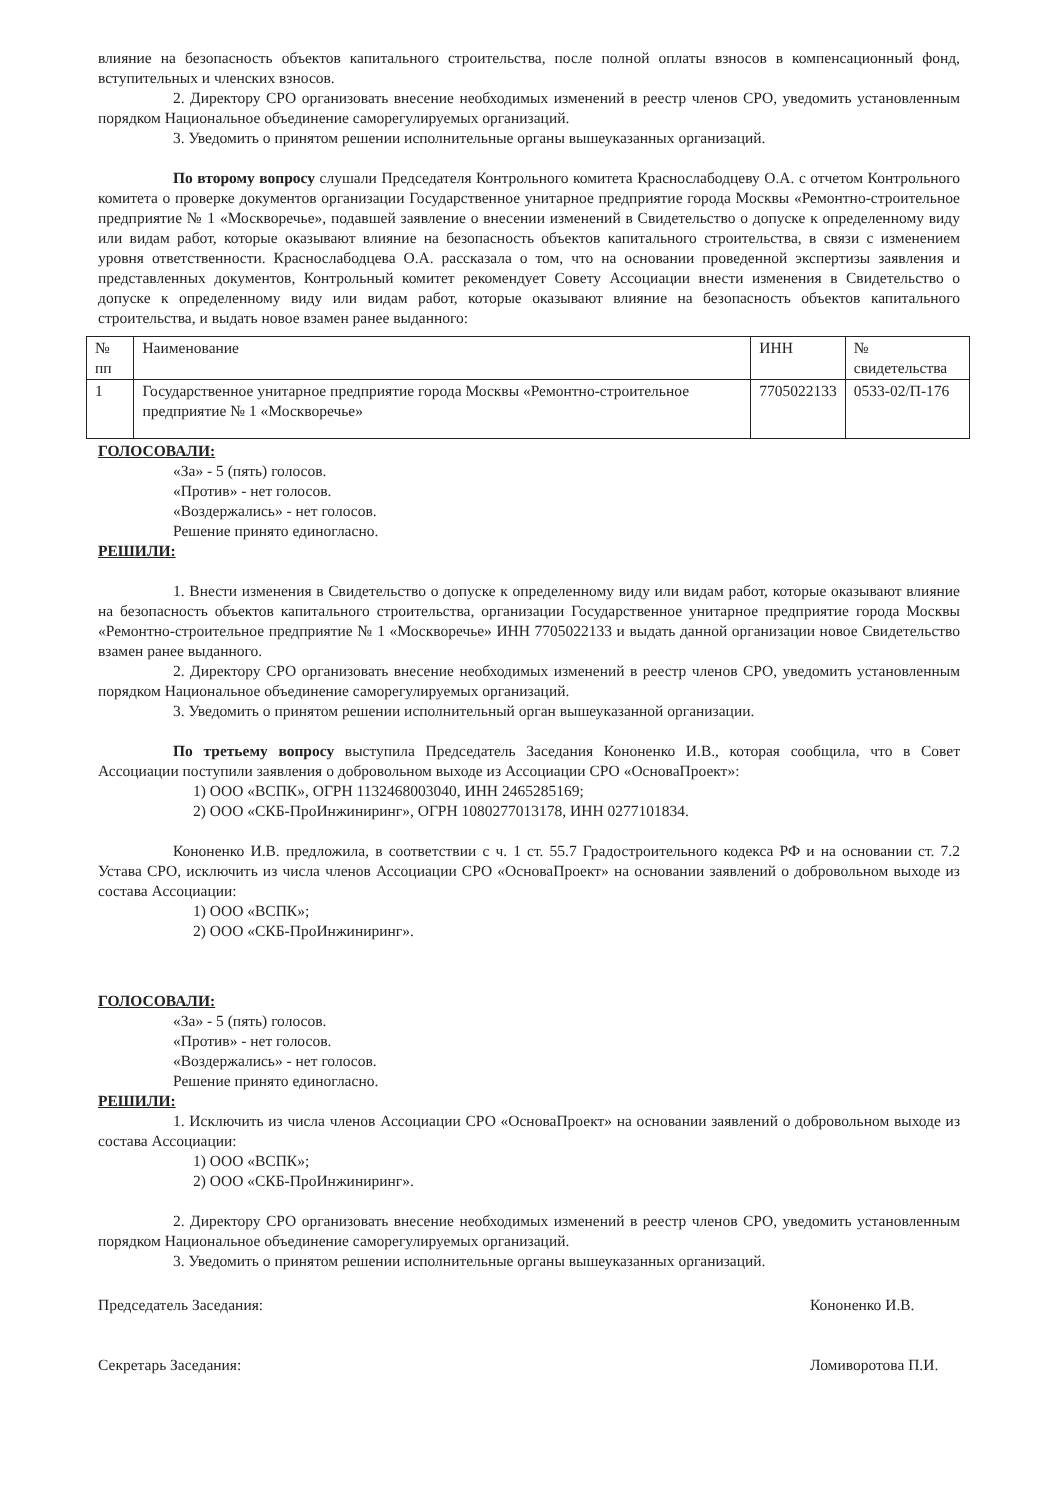влияние на безопасность объектов капитального строительства, после полной оплаты взносов в компенсационный фонд, вступительных и членских взносов.
2. Директору СРО организовать внесение необходимых изменений в реестр членов СРО, уведомить установленным порядком Национальное объединение саморегулируемых организаций.
3. Уведомить о принятом решении исполнительные органы вышеуказанных организаций.
По второму вопросу слушали Председателя Контрольного комитета Краснослабодцеву О.А. с отчетом Контрольного комитета о проверке документов организации Государственное унитарное предприятие города Москвы «Ремонтно-строительное предприятие № 1 «Москворечье», подавшей заявление о внесении изменений в Свидетельство о допуске к определенному виду или видам работ, которые оказывают влияние на безопасность объектов капитального строительства, в связи с изменением уровня ответственности. Краснослабодцева О.А. рассказала о том, что на основании проведенной экспертизы заявления и представленных документов, Контрольный комитет рекомендует Совету Ассоциации внести изменения в Свидетельство о допуске к определенному виду или видам работ, которые оказывают влияние на безопасность объектов капитального строительства, и выдать новое взамен ранее выданного:
| № пп | Наименование | ИНН | № свидетельства |
| --- | --- | --- | --- |
| 1 | Государственное унитарное предприятие города Москвы «Ремонтно-строительное предприятие № 1 «Москворечье» | 7705022133 | 0533-02/П-176 |
ГОЛОСОВАЛИ:
«За» - 5 (пять) голосов.
«Против» - нет голосов.
«Воздержались» - нет голосов.
Решение принято единогласно.
РЕШИЛИ:
1. Внести изменения в Свидетельство о допуске к определенному виду или видам работ, которые оказывают влияние на безопасность объектов капитального строительства, организации Государственное унитарное предприятие города Москвы «Ремонтно-строительное предприятие № 1 «Москворечье» ИНН 7705022133 и выдать данной организации новое Свидетельство взамен ранее выданного.
2. Директору СРО организовать внесение необходимых изменений в реестр членов СРО, уведомить установленным порядком Национальное объединение саморегулируемых организаций.
3. Уведомить о принятом решении исполнительный орган вышеуказанной организации.
По третьему вопросу выступила Председатель Заседания Кононенко И.В., которая сообщила, что в Совет Ассоциации поступили заявления о добровольном выходе из Ассоциации СРО «ОсноваПроект»:
1) ООО «ВСПК», ОГРН 1132468003040, ИНН 2465285169;
2) ООО «СКБ-ПроИнжиниринг», ОГРН 1080277013178, ИНН 0277101834.
Кононенко И.В. предложила, в соответствии с ч. 1 ст. 55.7 Градостроительного кодекса РФ и на основании ст. 7.2 Устава СРО, исключить из числа членов Ассоциации СРО «ОсноваПроект» на основании заявлений о добровольном выходе из состава Ассоциации:
1) ООО «ВСПК»;
2) ООО «СКБ-ПроИнжиниринг».
ГОЛОСОВАЛИ:
«За» - 5 (пять) голосов.
«Против» - нет голосов.
«Воздержались» - нет голосов.
Решение принято единогласно.
РЕШИЛИ:
1. Исключить из числа членов Ассоциации СРО «ОсноваПроект» на основании заявлений о добровольном выходе из состава Ассоциации:
1) ООО «ВСПК»;
2) ООО «СКБ-ПроИнжиниринг».
2. Директору СРО организовать внесение необходимых изменений в реестр членов СРО, уведомить установленным порядком Национальное объединение саморегулируемых организаций.
3. Уведомить о принятом решении исполнительные органы вышеуказанных организаций.
Председатель Заседания: Кононенко И.В.
Секретарь Заседания: Ломиворотова П.И.